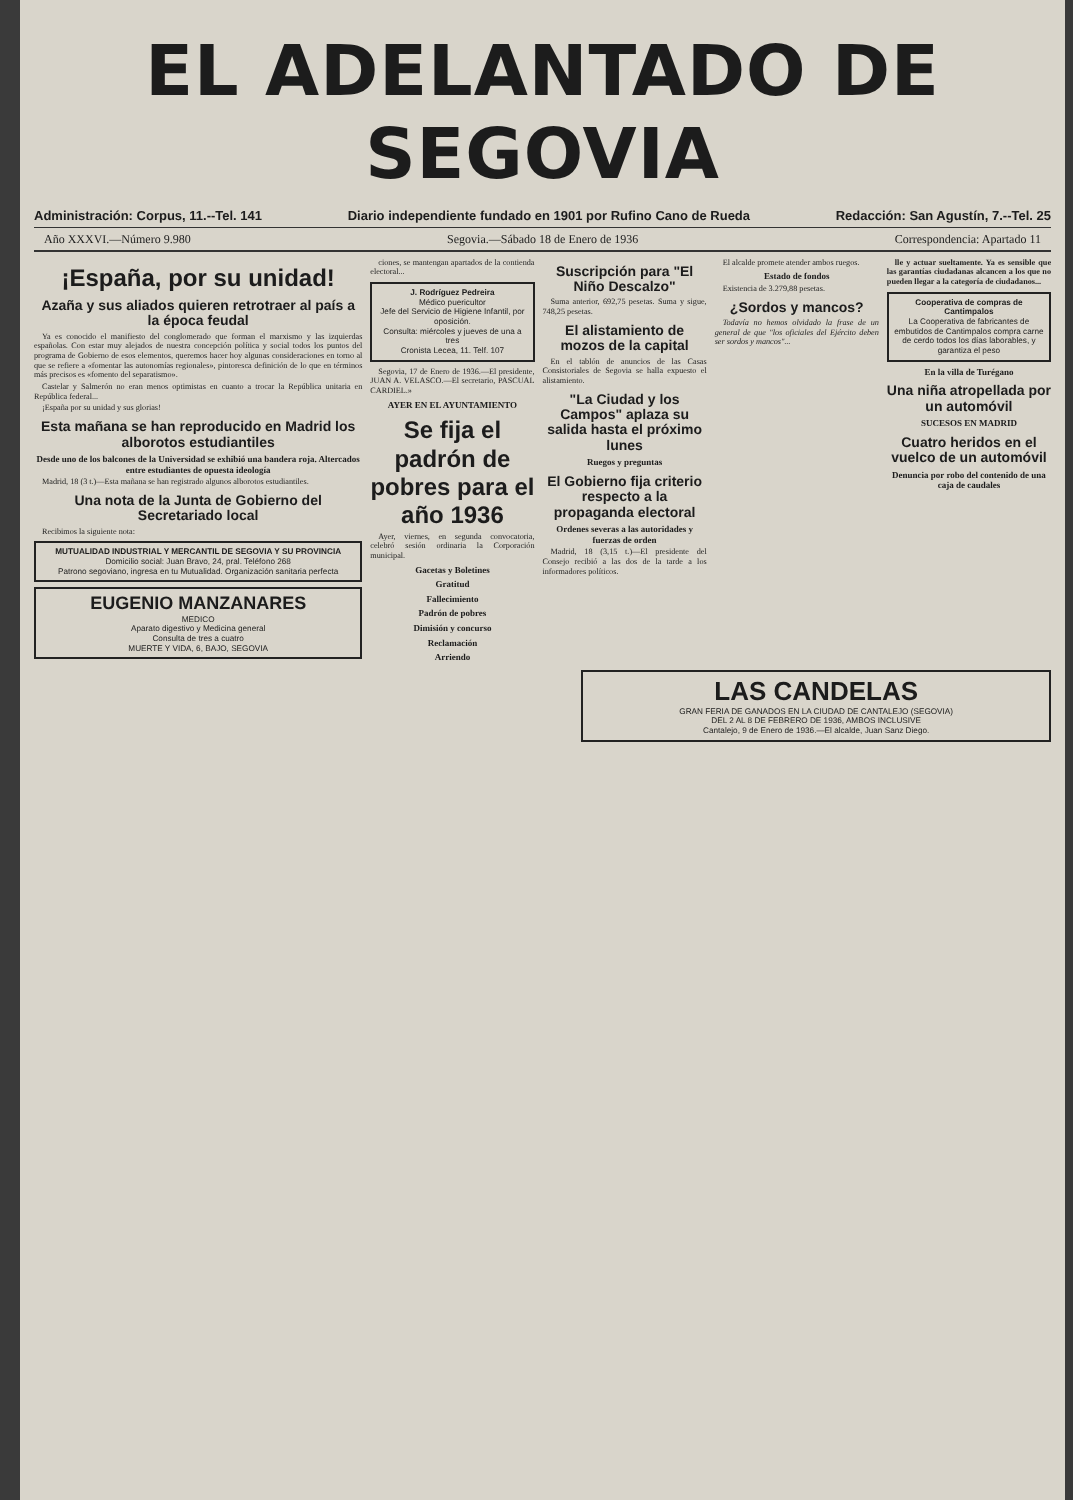EL ADELANTADO DE SEGOVIA
Administración: Corpus, 11.--Tel. 141 Diario independiente fundado en 1901 por Rufino Cano de Rueda Redacción: San Agustín, 7.--Tel. 25
Año XXXVI.—Número 9.980 Segovia.—Sábado 18 de Enero de 1936 Correspondencia: Apartado 11
¡España, por su unidad!
Azaña y sus aliados quieren retrotraer al país a la época feudal
Ya es conocido el manifiesto del conglomerado que forman el marxismo y las izquierdas españolas. Con estar muy alejados de nuestra concepción política y social todos los puntos del programa de Gobierno de esos elementos, queremos hacer hoy algunas consideraciones en torno al que se refiere a «fomentar las autonomías regionales», pintoresca definición de lo que en términos más precisos es «fomento del separatismo».
Castelar y Salmerón no eran menos optimistas en cuanto a trocar la República unitaria en República federal...
¡España por su unidad y sus glorias!
Esta mañana se han reproducido en Madrid los alborotos estudiantiles
Desde uno de los balcones de la Universidad se exhibió una bandera roja. Altercados entre estudiantes de opuesta ideología
Madrid, 18 (3 t.)—Esta mañana se han registrado algunos alborotos estudiantiles.
Una nota de la Junta de Gobierno del Secretariado local
Recibimos la siguiente nota:
MUTUALIDAD INDUSTRIAL Y MERCANTIL DE SEGOVIA Y SU PROVINCIA
Domicilio social: Juan Bravo, 24, pral. Teléfono 268
Patrono segoviano, ingresa en tu Mutualidad. Organización sanitaria perfecta
EUGENIO MANZANARES
MEDICO
Aparato digestivo y Medicina general
Consulta de tres a cuatro
MUERTE Y VIDA, 6, BAJO, SEGOVIA
ciones, se mantengan apartados de la contienda electoral...
J. Rodríguez Pedreira
Médico puericultor
Jefe del Servicio de Higiene Infantil, por oposición.
Consulta: miércoles y jueves de una a tres
Cronista Lecea, 11. Telf. 107
Segovia, 17 de Enero de 1936.—El presidente, JUAN A. VELASCO.—El secretario, PASCUAL CARDIEL.»
AYER EN EL AYUNTAMIENTO
Se fija el padrón de pobres para el año 1936
Ayer, viernes, en segunda convocatoria, celebró sesión ordinaria la Corporación municipal.
Gacetas y Boletines
Gratitud
Fallecimiento
Padrón de pobres
Dimisión y concurso
Reclamación
Arriendo
Suscripción para "El Niño Descalzo"
Suma anterior, 692,75 pesetas. Suma y sigue, 748,25 pesetas.
El alistamiento de mozos de la capital
En el tablón de anuncios de las Casas Consistoriales de Segovia se halla expuesto el alistamiento.
"La Ciudad y los Campos" aplaza su salida hasta el próximo lunes
Ruegos y preguntas
El Gobierno fija criterio respecto a la propaganda electoral
Ordenes severas a las autoridades y fuerzas de orden
Madrid, 18 (3,15 t.)—El presidente del Consejo recibió a las dos de la tarde a los informadores políticos.
El alcalde promete atender ambos ruegos.
Estado de fondos
Existencia de 3.279,88 pesetas.
¿Sordos y mancos?
Todavía no hemos olvidado la frase de un general de que "los oficiales del Ejército deben ser sordos y mancos"...
lle y actuar sueltamente. Ya es sensible que las garantías ciudadanas alcancen a los que no pueden llegar a la categoría de ciudadanos...
Cooperativa de compras de Cantimpalos
La Cooperativa de fabricantes de embutidos de Cantimpalos compra carne de cerdo todos los días laborables, y garantiza el peso
En la villa de Turégano
Una niña atropellada por un automóvil
SUCESOS EN MADRID
Cuatro heridos en el vuelco de un automóvil
Denuncia por robo del contenido de una caja de caudales
LAS CANDELAS
GRAN FERIA DE GANADOS EN LA CIUDAD DE CANTALEJO (SEGOVIA)
DEL 2 AL 8 DE FEBRERO DE 1936, AMBOS INCLUSIVE
Cantalejo, 9 de Enero de 1936.—El alcalde, Juan Sanz Diego.